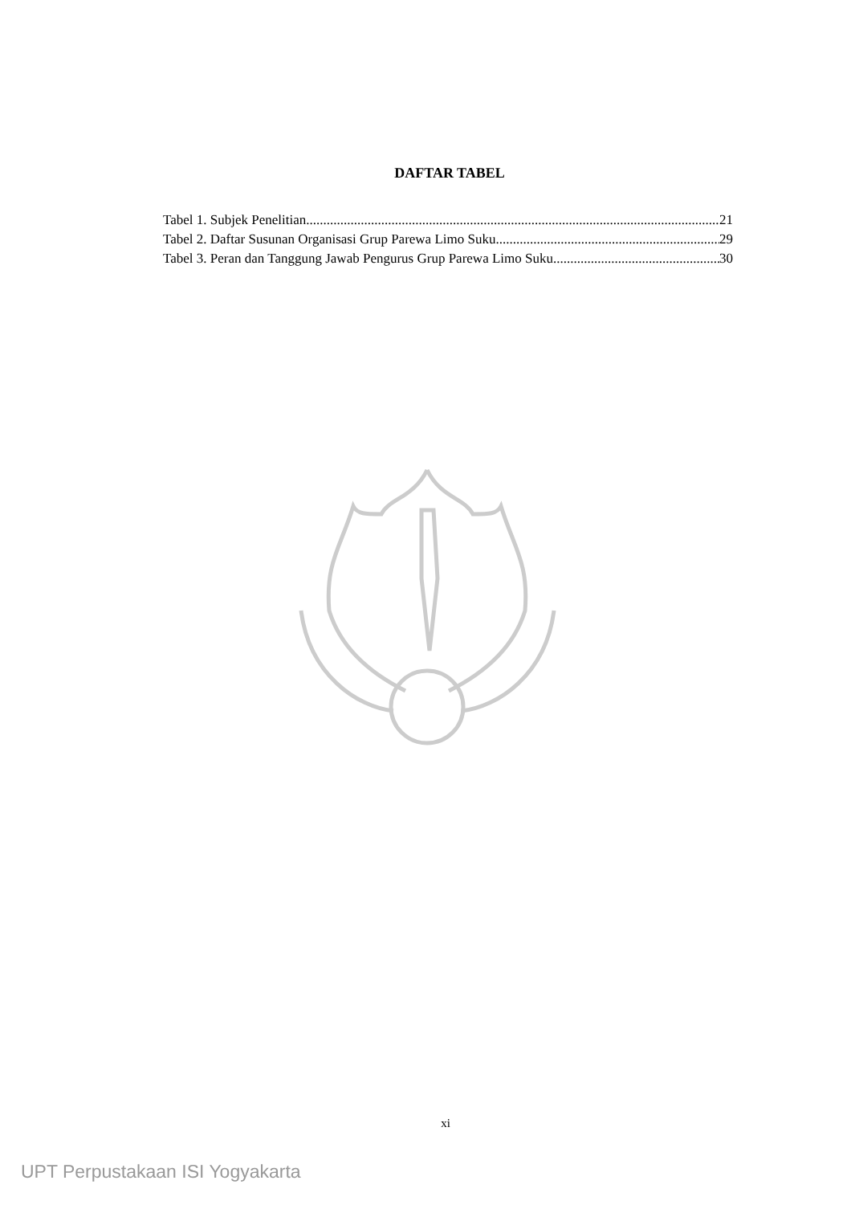DAFTAR TABEL
Tabel 1. Subjek Penelitian 21
Tabel 2. Daftar Susunan Organisasi Grup Parewa Limo Suku 29
Tabel 3. Peran dan Tanggung Jawab Pengurus Grup Parewa Limo Suku 30
xi
UPT Perpustakaan ISI Yogyakarta